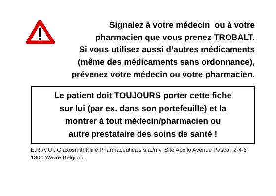Signalez à votre médecin ou à votre
pharmacien que vous prenez TROBALT.
Si vous utilisez aussi d’autres médicaments
(même des médicaments sans ordonnance),
prévenez votre médecin ou votre pharmacien.
Le patient doit TOUJOURS porter cette fiche
sur lui (par ex. dans son portefeuille) et la
montrer à tout médecin/pharmacien ou
autre prestataire des soins de santé !
E.R./V.U.: GlaxosmithKline Pharmaceuticals s.a./n.v. Site Apollo Avenue Pascal, 2-4-6 1300 Wavre Belgium.